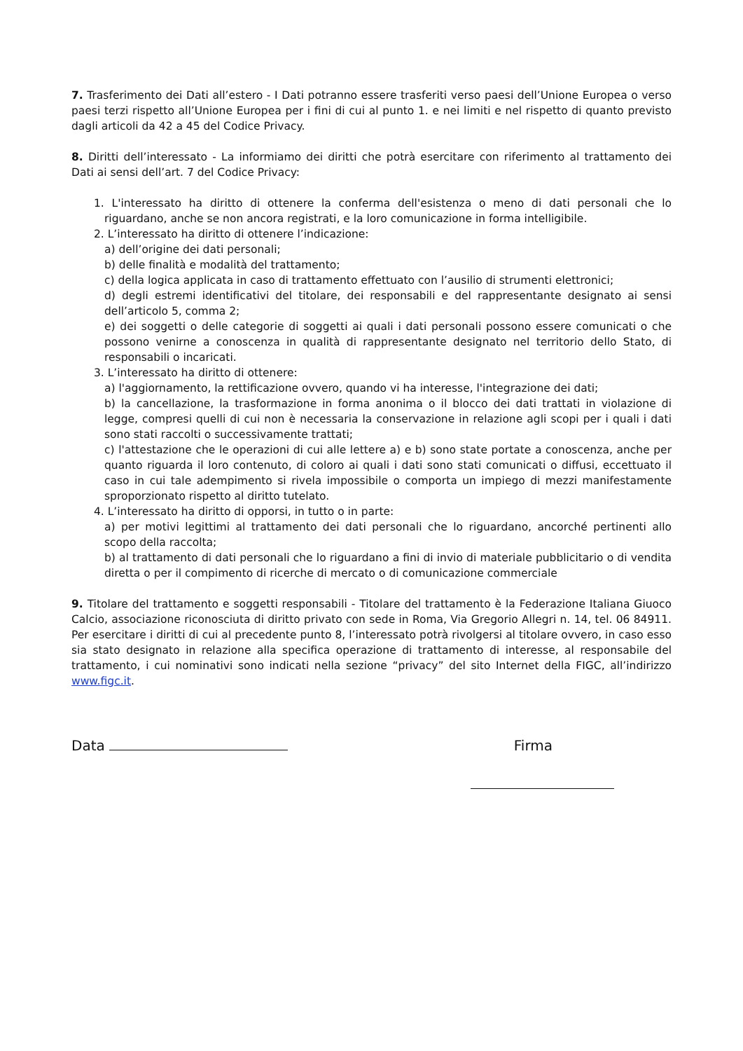7. Trasferimento dei Dati all’estero - I Dati potranno essere trasferiti verso paesi dell’Unione Europea o verso paesi terzi rispetto all’Unione Europea per i fini di cui al punto 1. e nei limiti e nel rispetto di quanto previsto dagli articoli da 42 a 45 del Codice Privacy.
8. Diritti dell’interessato - La informiamo dei diritti che potrà esercitare con riferimento al trattamento dei Dati ai sensi dell’art. 7 del Codice Privacy:
1. L'interessato ha diritto di ottenere la conferma dell'esistenza o meno di dati personali che lo riguardano, anche se non ancora registrati, e la loro comunicazione in forma intelligibile.
2. L’interessato ha diritto di ottenere l’indicazione:
a) dell’origine dei dati personali;
b) delle finalità e modalità del trattamento;
c) della logica applicata in caso di trattamento effettuato con l’ausilio di strumenti elettronici;
d) degli estremi identificativi del titolare, dei responsabili e del rappresentante designato ai sensi dell’articolo 5, comma 2;
e) dei soggetti o delle categorie di soggetti ai quali i dati personali possono essere comunicati o che possono venirne a conoscenza in qualità di rappresentante designato nel territorio dello Stato, di responsabili o incaricati.
3. L’interessato ha diritto di ottenere:
a) l'aggiornamento, la rettificazione ovvero, quando vi ha interesse, l'integrazione dei dati;
b) la cancellazione, la trasformazione in forma anonima o il blocco dei dati trattati in violazione di legge, compresi quelli di cui non è necessaria la conservazione in relazione agli scopi per i quali i dati sono stati raccolti o successivamente trattati;
c) l'attestazione che le operazioni di cui alle lettere a) e b) sono state portate a conoscenza, anche per quanto riguarda il loro contenuto, di coloro ai quali i dati sono stati comunicati o diffusi, eccettuato il caso in cui tale adempimento si rivela impossibile o comporta un impiego di mezzi manifestamente sproporzionato rispetto al diritto tutelato.
4. L’interessato ha diritto di opporsi, in tutto o in parte:
a) per motivi legittimi al trattamento dei dati personali che lo riguardano, ancorché pertinenti allo scopo della raccolta;
b) al trattamento di dati personali che lo riguardano a fini di invio di materiale pubblicitario o di vendita diretta o per il compimento di ricerche di mercato o di comunicazione commerciale
9. Titolare del trattamento e soggetti responsabili - Titolare del trattamento è la Federazione Italiana Giuoco Calcio, associazione riconosciuta di diritto privato con sede in Roma, Via Gregorio Allegri n. 14, tel. 06 84911. Per esercitare i diritti di cui al precedente punto 8, l’interessato potrà rivolgersi al titolare ovvero, in caso esso sia stato designato in relazione alla specifica operazione di trattamento di interesse, al responsabile del trattamento, i cui nominativi sono indicati nella sezione “privacy” del sito Internet della FIGC, all’indirizzo www.figc.it.
Data Firma